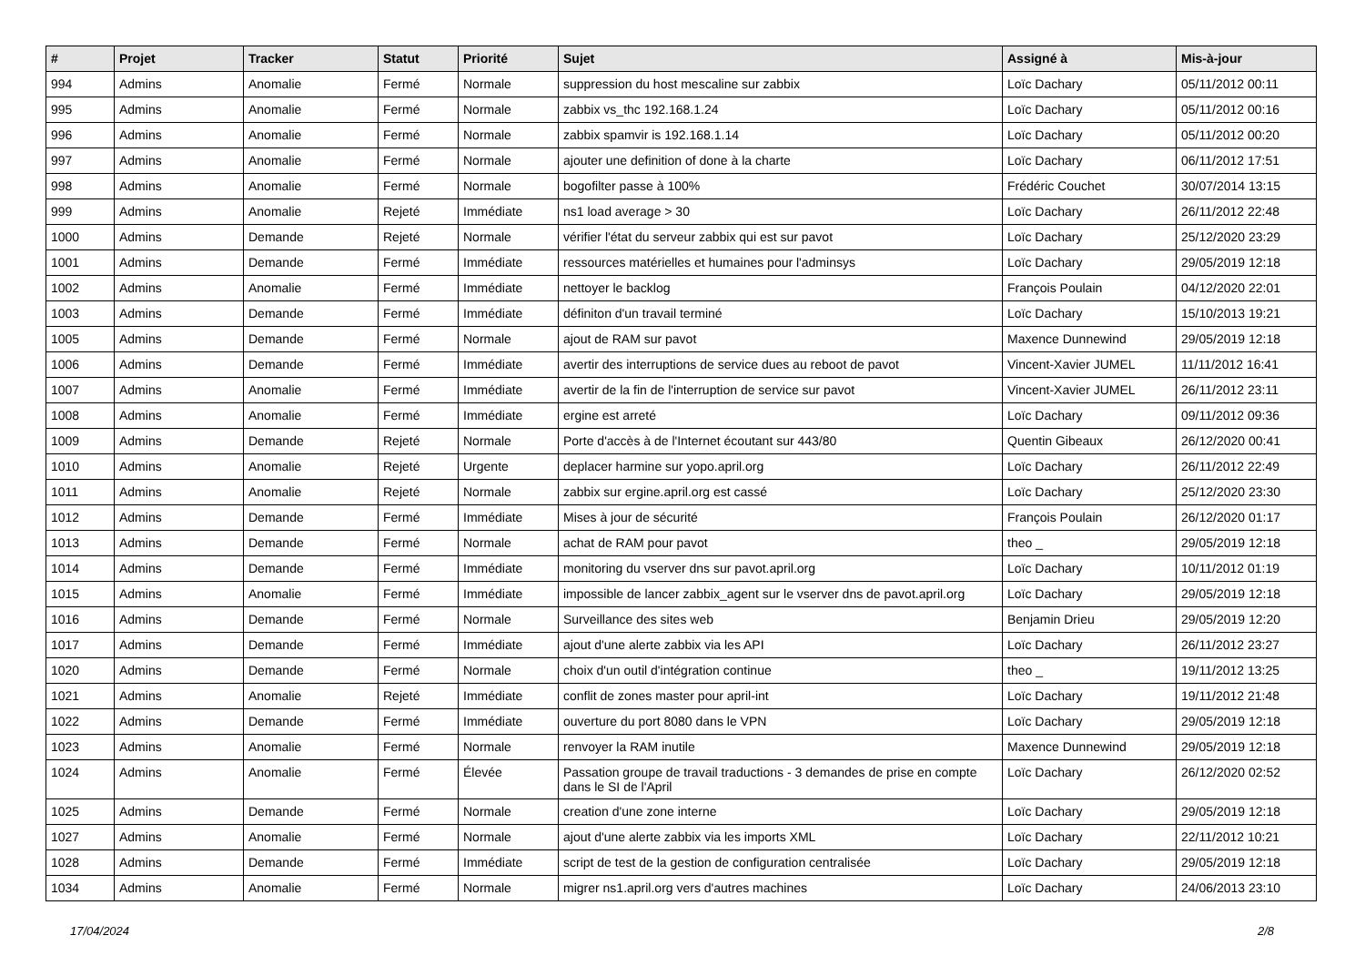| # | Projet | Tracker | Statut | Priorité | Sujet | Assigné à | Mis-à-jour |
| --- | --- | --- | --- | --- | --- | --- | --- |
| 994 | Admins | Anomalie | Fermé | Normale | suppression du host mescaline sur zabbix | Loïc Dachary | 05/11/2012 00:11 |
| 995 | Admins | Anomalie | Fermé | Normale | zabbix vs_thc 192.168.1.24 | Loïc Dachary | 05/11/2012 00:16 |
| 996 | Admins | Anomalie | Fermé | Normale | zabbix spamvir is 192.168.1.14 | Loïc Dachary | 05/11/2012 00:20 |
| 997 | Admins | Anomalie | Fermé | Normale | ajouter une definition of done à la charte | Loïc Dachary | 06/11/2012 17:51 |
| 998 | Admins | Anomalie | Fermé | Normale | bogofilter passe à 100% | Frédéric Couchet | 30/07/2014 13:15 |
| 999 | Admins | Anomalie | Rejeté | Immédiate | ns1 load average > 30 | Loïc Dachary | 26/11/2012 22:48 |
| 1000 | Admins | Demande | Rejeté | Normale | vérifier l'état du serveur zabbix qui est sur pavot | Loïc Dachary | 25/12/2020 23:29 |
| 1001 | Admins | Demande | Fermé | Immédiate | ressources matérielles et humaines pour l'adminsys | Loïc Dachary | 29/05/2019 12:18 |
| 1002 | Admins | Anomalie | Fermé | Immédiate | nettoyer le backlog | François Poulain | 04/12/2020 22:01 |
| 1003 | Admins | Demande | Fermé | Immédiate | définiton d'un travail terminé | Loïc Dachary | 15/10/2013 19:21 |
| 1005 | Admins | Demande | Fermé | Normale | ajout de RAM sur pavot | Maxence Dunnewind | 29/05/2019 12:18 |
| 1006 | Admins | Demande | Fermé | Immédiate | avertir des interruptions de service dues au reboot de pavot | Vincent-Xavier JUMEL | 11/11/2012 16:41 |
| 1007 | Admins | Anomalie | Fermé | Immédiate | avertir de la fin de l'interruption de service sur pavot | Vincent-Xavier JUMEL | 26/11/2012 23:11 |
| 1008 | Admins | Anomalie | Fermé | Immédiate | ergine est arreté | Loïc Dachary | 09/11/2012 09:36 |
| 1009 | Admins | Demande | Rejeté | Normale | Porte d'accès à de l'Internet écoutant sur 443/80 | Quentin Gibeaux | 26/12/2020 00:41 |
| 1010 | Admins | Anomalie | Rejeté | Urgente | deplacer harmine sur yopo.april.org | Loïc Dachary | 26/11/2012 22:49 |
| 1011 | Admins | Anomalie | Rejeté | Normale | zabbix sur ergine.april.org est cassé | Loïc Dachary | 25/12/2020 23:30 |
| 1012 | Admins | Demande | Fermé | Immédiate | Mises à jour de sécurité | François Poulain | 26/12/2020 01:17 |
| 1013 | Admins | Demande | Fermé | Normale | achat de RAM pour pavot | theo _ | 29/05/2019 12:18 |
| 1014 | Admins | Demande | Fermé | Immédiate | monitoring du vserver dns sur pavot.april.org | Loïc Dachary | 10/11/2012 01:19 |
| 1015 | Admins | Anomalie | Fermé | Immédiate | impossible de lancer zabbix_agent sur le vserver dns de pavot.april.org | Loïc Dachary | 29/05/2019 12:18 |
| 1016 | Admins | Demande | Fermé | Normale | Surveillance des sites web | Benjamin Drieu | 29/05/2019 12:20 |
| 1017 | Admins | Demande | Fermé | Immédiate | ajout d'une alerte zabbix via les API | Loïc Dachary | 26/11/2012 23:27 |
| 1020 | Admins | Demande | Fermé | Normale | choix d'un outil d'intégration continue | theo _ | 19/11/2012 13:25 |
| 1021 | Admins | Anomalie | Rejeté | Immédiate | conflit de zones master pour april-int | Loïc Dachary | 19/11/2012 21:48 |
| 1022 | Admins | Demande | Fermé | Immédiate | ouverture du port 8080 dans le VPN | Loïc Dachary | 29/05/2019 12:18 |
| 1023 | Admins | Anomalie | Fermé | Normale | renvoyer la RAM inutile | Maxence Dunnewind | 29/05/2019 12:18 |
| 1024 | Admins | Anomalie | Fermé | Élevée | Passation groupe de travail traductions - 3 demandes de prise en compte dans le SI de l'April | Loïc Dachary | 26/12/2020 02:52 |
| 1025 | Admins | Demande | Fermé | Normale | creation d'une zone interne | Loïc Dachary | 29/05/2019 12:18 |
| 1027 | Admins | Anomalie | Fermé | Normale | ajout d'une alerte zabbix via les imports XML | Loïc Dachary | 22/11/2012 10:21 |
| 1028 | Admins | Demande | Fermé | Immédiate | script de test de la gestion de configuration centralisée | Loïc Dachary | 29/05/2019 12:18 |
| 1034 | Admins | Anomalie | Fermé | Normale | migrer ns1.april.org vers d'autres machines | Loïc Dachary | 24/06/2013 23:10 |
17/04/2024 2/8